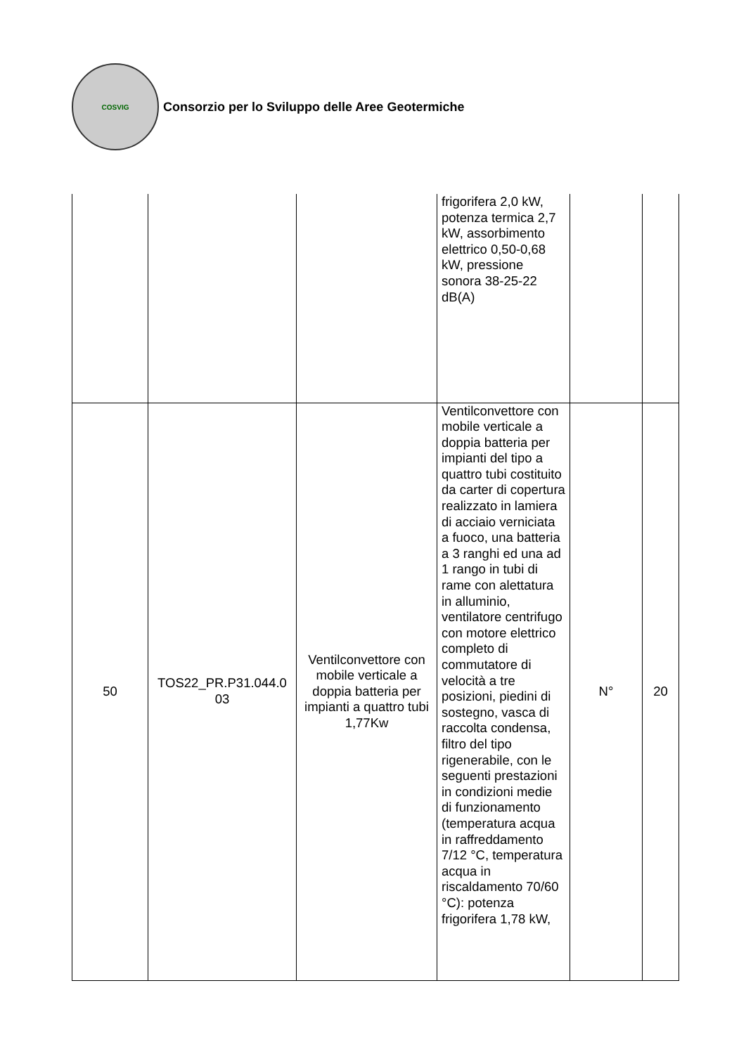COSVIG
Consorzio per lo Sviluppo delle Aree Geotermiche
| | | | frigorifera 2,0 kW, potenza termica 2,7 kW, assorbimento elettrico 0,50-0,68 kW, pressione sonora 38-25-22 dB(A) | | |
| 50 | TOS22_PR.P31.044.0 03 | Ventilconvettore con mobile verticale a doppia batteria per impianti a quattro tubi 1,77Kw | Ventilconvettore con mobile verticale a doppia batteria per impianti del tipo a quattro tubi costituito da carter di copertura realizzato in lamiera di acciaio verniciata a fuoco, una batteria a 3 ranghi ed una ad 1 rango in tubi di rame con alettatura in alluminio, ventilatore centrifugo con motore elettrico completo di commutatore di velocità a tre posizioni, piedini di sostegno, vasca di raccolta condensa, filtro del tipo rigenerabile, con le seguenti prestazioni in condizioni medie di funzionamento (temperatura acqua in raffreddamento 7/12 °C, temperatura acqua in riscaldamento 70/60 °C): potenza frigorifera 1,78 kW, | N° | 20 |